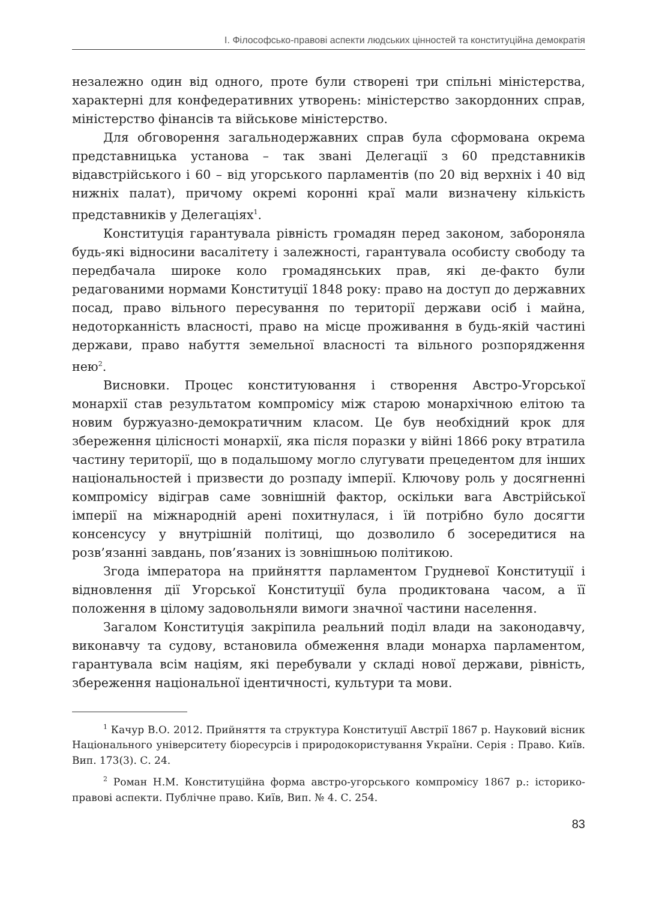I. Філософсько-правові аспекти людських цінностей та конституційна демократія
незалежно один від одного, проте були створені три спільні міністерства, характерні для конфедеративних утворень: міністерство закордонних справ, міністерство фінансів та військове міністерство.
Для обговорення загальнодержавних справ була сформована окрема представницька установа – так звані Делегації з 60 представників відавстрійського і 60 – від угорського парламентів (по 20 від верхніх і 40 від нижніх палат), причому окремі коронні краї мали визначену кількість представників у Делегаціях<sup>1</sup>.
Конституція гарантувала рівність громадян перед законом, забороняла будь-які відносини васалітету і залежності, гарантувала особисту свободу та передбачала широке коло громадянських прав, які де-факто були редагованими нормами Конституції 1848 року: право на доступ до державних посад, право вільного пересування по території держави осіб і майна, недоторканність власності, право на місце проживання в будь-якій частині держави, право набуття земельної власності та вільного розпорядження нею<sup>2</sup>.
Висновки. Процес конституювання і створення Австро-Угорської монархії став результатом компромісу між старою монархічною елітою та новим буржуазно-демократичним класом. Це був необхідний крок для збереження цілісності монархії, яка після поразки у війні 1866 року втратила частину території, що в подальшому могло слугувати прецедентом для інших національностей і призвести до розпаду імперії. Ключову роль у досягненні компромісу відіграв саме зовнішній фактор, оскільки вага Австрійської імперії на міжнародній арені похитнулася, і їй потрібно було досягти консенсусу у внутрішній політиці, що дозволило б зосередитися на розв’язанні завдань, пов’язаних із зовнішньою політикою.
Згода імператора на прийняття парламентом Грудневої Конституції і відновлення дії Угорської Конституції була продиктована часом, а її положення в цілому задовольняли вимоги значної частини населення.
Загалом Конституція закріпила реальний поділ влади на законодавчу, виконавчу та судову, встановила обмеження влади монарха парламентом, гарантувала всім націям, які перебували у складі нової держави, рівність, збереження національної ідентичності, культури та мови.
<sup>1</sup> Качур В.О. 2012. Прийняття та структура Конституції Австрії 1867 р. Науковий вісник Національного університету біоресурсів і природокористування України. Серія : Право. Київ. Вип. 173(3). С. 24.
<sup>2</sup> Роман Н.М. Конституційна форма австро-угорського компромісу 1867 р.: історико-правові аспекти. Публічне право. Київ, Вип. № 4. С. 254.
83